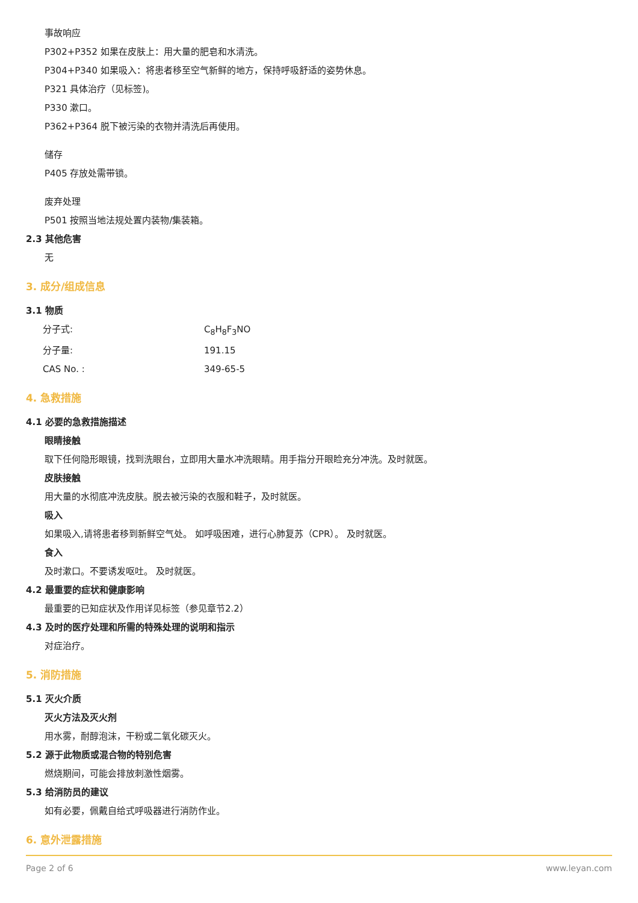事故响应
P302+P352 如果在皮肤上：用大量的肥皂和水清洗。
P304+P340 如果吸入：将患者移至空气新鲜的地方，保持呼吸舒适的姿势休息。
P321 具体治疗（见标签)。
P330 漱口。
P362+P364 脱下被污染的衣物并清洗后再使用。
储存
P405 存放处需带锁。
废弃处理
P501 按照当地法规处置内装物/集装箱。
2.3 其他危害
无
3. 成分/组成信息
3.1 物质
分子式: C<sub>8</sub>H<sub>8</sub>F<sub>3</sub>NO
分子量: 191.15
CAS No. : 349-65-5
4. 急救措施
4.1 必要的急救措施描述
眼睛接触
取下任何隐形眼镜，找到洗眼台，立即用大量水冲洗眼睛。用手指分开眼睑充分冲洗。及时就医。
皮肤接触
用大量的水彻底冲洗皮肤。脱去被污染的衣服和鞋子，及时就医。
吸入
如果吸入,请将患者移到新鲜空气处。 如呼吸困难，进行心肺复苏（CPR）。 及时就医。
食入
及时漱口。不要诱发呕吐。 及时就医。
4.2 最重要的症状和健康影响
最重要的已知症状及作用详见标签（参见章节2.2）
4.3 及时的医疗处理和所需的特殊处理的说明和指示
对症治疗。
5. 消防措施
5.1 灭火介质
灭火方法及灭火剂
用水雾，耐醇泡沫，干粉或二氧化碳灭火。
5.2 源于此物质或混合物的特别危害
燃烧期间，可能会排放刺激性烟雾。
5.3 给消防员的建议
如有必要，佩戴自给式呼吸器进行消防作业。
6. 意外泄露措施
Page 2 of 6 www.leyan.com